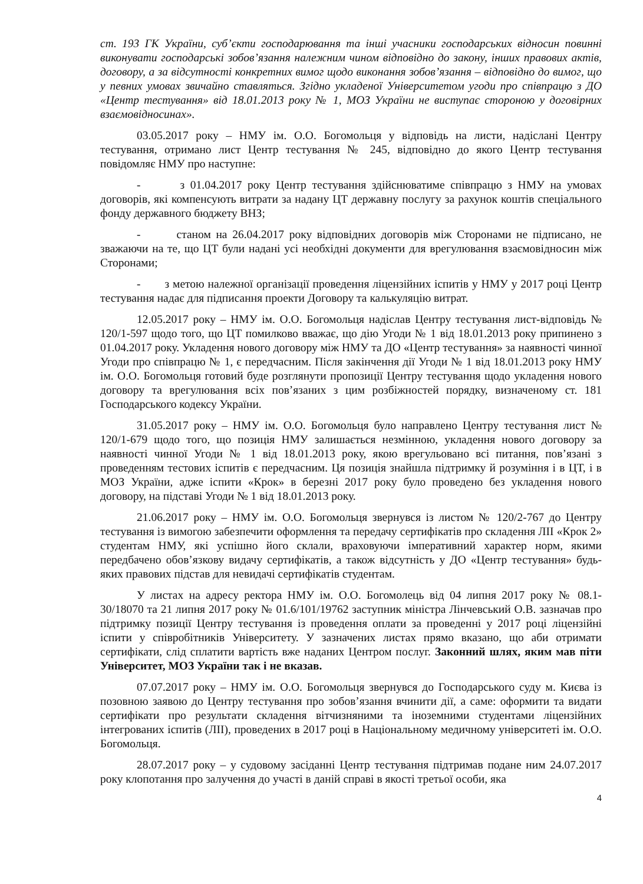ст. 193 ГК України, суб’єкти господарювання та інші учасники господарських відносин повинні виконувати господарські зобов’язання належним чином відповідно до закону, інших правових актів, договору, а за відсутності конкретних вимог щодо виконання зобов’язання – відповідно до вимог, що у певних умовах звичайно ставляться. Згідно укладеної Університетом угоди про співпрацю з ДО «Центр тестування» від 18.01.2013 року № 1, МОЗ України не виступає стороною у договірних взаємовідносинах».
03.05.2017 року – НМУ ім. О.О. Богомольця у відповідь на листи, надіслані Центру тестування, отримано лист Центр тестування № 245, відповідно до якого Центр тестування повідомляє НМУ про наступне:
- з 01.04.2017 року Центр тестування здійснюватиме співпрацю з НМУ на умовах договорів, які компенсують витрати за надану ЦТ державну послугу за рахунок коштів спеціального фонду державного бюджету ВНЗ;
- станом на 26.04.2017 року відповідних договорів між Сторонами не підписано, не зважаючи на те, що ЦТ були надані усі необхідні документи для врегулювання взаємовідносин між Сторонами;
- з метою належної організації проведення ліцензійних іспитів у НМУ у 2017 році Центр тестування надає для підписання проекти Договору та калькуляцію витрат.
12.05.2017 року – НМУ ім. О.О. Богомольця надіслав Центру тестування лист-відповідь № 120/1-597 щодо того, що ЦТ помилково вважає, що дію Угоди № 1 від 18.01.2013 року припинено з 01.04.2017 року. Укладення нового договору між НМУ та ДО «Центр тестування» за наявності чинної Угоди про співпрацю № 1, є передчасним. Після закінчення дії Угоди № 1 від 18.01.2013 року НМУ ім. О.О. Богомольця готовий буде розглянути пропозиції Центру тестування щодо укладення нового договору та врегулювання всіх пов’язаних з цим розбіжностей порядку, визначеному ст. 181 Господарського кодексу України.
31.05.2017 року – НМУ ім. О.О. Богомольця було направлено Центру тестування лист № 120/1-679 щодо того, що позиція НМУ залишається незмінною, укладення нового договору за наявності чинної Угоди № 1 від 18.01.2013 року, якою врегульовано всі питання, пов’язані з проведенням тестових іспитів є передчасним. Ця позиція знайшла підтримку й розуміння і в ЦТ, і в МОЗ України, адже іспити «Крок» в березні 2017 року було проведено без укладення нового договору, на підставі Угоди № 1 від 18.01.2013 року.
21.06.2017 року – НМУ ім. О.О. Богомольця звернувся із листом № 120/2-767 до Центру тестування із вимогою забезпечити оформлення та передачу сертифікатів про складення ЛІІ «Крок 2» студентам НМУ, які успішно його склали, враховуючи імперативний характер норм, якими передбачено обов’язкову видачу сертифікатів, а також відсутність у ДО «Центр тестування» будь-яких правових підстав для невидачі сертифікатів студентам.
У листах на адресу ректора НМУ ім. О.О. Богомолець від 04 липня 2017 року № 08.1-30/18070 та 21 липня 2017 року № 01.6/101/19762 заступник міністра Лінчевський О.В. зазначав про підтримку позиції Центру тестування із проведення оплати за проведенні у 2017 році ліцензійні іспити у співробітників Університету. У зазначених листах прямо вказано, що аби отримати сертифікати, слід сплатити вартість вже наданих Центром послуг. Законний шлях, яким мав піти Університет, МОЗ України так і не вказав.
07.07.2017 року – НМУ ім. О.О. Богомольця звернувся до Господарського суду м. Києва із позовною заявою до Центру тестування про зобов’язання вчинити дії, а саме: оформити та видати сертифікати про результати складення вітчизняними та іноземними студентами ліцензійних інтегрованих іспитів (ЛІІ), проведених в 2017 році в Національному медичному університеті ім. О.О. Богомольця.
28.07.2017 року – у судовому засіданні Центр тестування підтримав подане ним 24.07.2017 року клопотання про залучення до участі в даній справі в якості третьої особи, яка
4